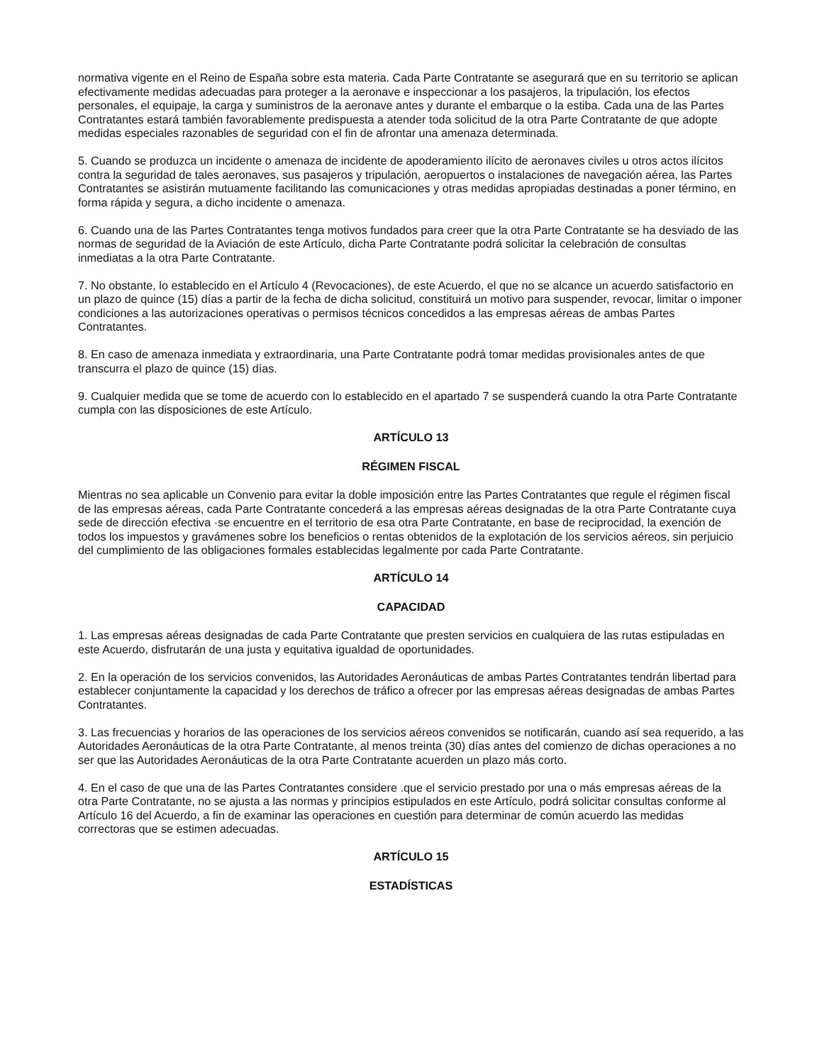normativa vigente en el Reino de España sobre esta materia. Cada Parte Contratante se asegurará que en su territorio se aplican efectivamente medidas adecuadas para proteger a la aeronave e inspeccionar a los pasajeros, la tripulación, los efectos personales, el equipaje, la carga y suministros de la aeronave antes y durante el embarque o la estiba. Cada una de las Partes Contratantes estará también favorablemente predispuesta a atender toda solicitud de la otra Parte Contratante de que adopte medidas especiales razonables de seguridad con el fin de afrontar una amenaza determinada.
5. Cuando se produzca un incidente o amenaza de incidente de apoderamiento ilícito de aeronaves civiles u otros actos ilícitos contra la seguridad de tales aeronaves, sus pasajeros y tripulación, aeropuertos o instalaciones de navegación aérea, las Partes Contratantes se asistirán mutuamente facilitando las comunicaciones y otras medidas apropiadas destinadas a poner término, en forma rápida y segura, a dicho incidente o amenaza.
6. Cuando una de las Partes Contratantes tenga motivos fundados para creer que la otra Parte Contratante se ha desviado de las normas de seguridad de la Aviación de este Artículo, dicha Parte Contratante podrá solicitar la celebración de consultas inmediatas a la otra Parte Contratante.
7. No obstante, lo establecido en el Artículo 4 (Revocaciones), de este Acuerdo, el que no se alcance un acuerdo satisfactorio en un plazo de quince (15) días a partir de la fecha de dicha solicitud, constituirá un motivo para suspender, revocar, limitar o imponer condiciones a las autorizaciones operativas o permisos técnicos concedidos a las empresas aéreas de ambas Partes Contratantes.
8. En caso de amenaza inmediata y extraordinaria, una Parte Contratante podrá tomar medidas provisionales antes de que transcurra el plazo de quince (15) días.
9. Cualquier medida que se tome de acuerdo con lo establecido en el apartado 7 se suspenderá cuando la otra Parte Contratante cumpla con las disposiciones de este Artículo.
ARTÍCULO 13
RÉGIMEN FISCAL
Mientras no sea aplicable un Convenio para evitar la doble imposición entre las Partes Contratantes que regule el régimen fiscal de las empresas aéreas, cada Parte Contratante concederá a las empresas aéreas designadas de la otra Parte Contratante cuya sede de dirección efectiva ·se encuentre en el territorio de esa otra Parte Contratante, en base de reciprocidad, la exención de todos los impuestos y gravámenes sobre los beneficios o rentas obtenidos de la explotación de los servicios aéreos, sin perjuicio del cumplimiento de las obligaciones formales establecidas legalmente por cada Parte Contratante.
ARTÍCULO 14
CAPACIDAD
1. Las empresas aéreas designadas de cada Parte Contratante que presten servicios en cualquiera de las rutas estipuladas en este Acuerdo, disfrutarán de una justa y equitativa igualdad de oportunidades.
2. En la operación de los servicios convenidos, las Autoridades Aeronáuticas de ambas Partes Contratantes tendrán libertad para establecer conjuntamente la capacidad y los derechos de tráfico a ofrecer por las empresas aéreas designadas de ambas Partes Contratantes.
3. Las frecuencias y horarios de las operaciones de los servicios aéreos convenidos se notificarán, cuando así sea requerido, a las Autoridades Aeronáuticas de la otra Parte Contratante, al menos treinta (30) días antes del comienzo de dichas operaciones a no ser que las Autoridades Aeronáuticas de la otra Parte Contratante acuerden un plazo más corto.
4. En el caso de que una de las Partes Contratantes considere .que el servicio prestado por una o más empresas aéreas de la otra Parte Contratante, no se ajusta a las normas y principios estipulados en este Artículo, podrá solicitar consultas conforme al Artículo 16 del Acuerdo, a fin de examinar las operaciones en cuestión para determinar de común acuerdo las medidas correctoras que se estimen adecuadas.
ARTÍCULO 15
ESTADÍSTICAS